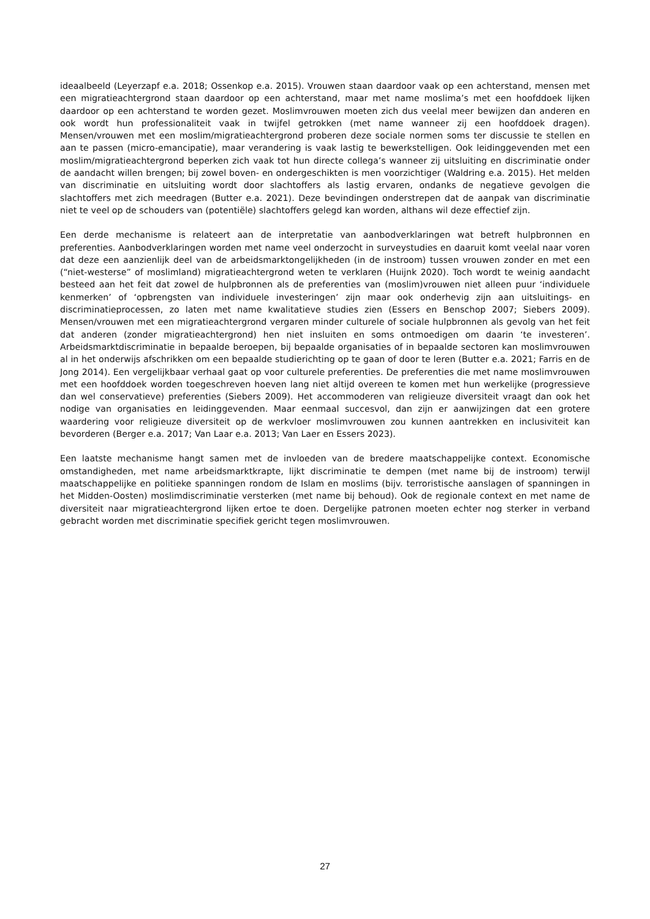ideaalbeeld (Leyerzapf e.a. 2018; Ossenkop e.a. 2015). Vrouwen staan daardoor vaak op een achterstand, mensen met een migratieachtergrond staan daardoor op een achterstand, maar met name moslima’s met een hoofddoek lijken daardoor op een achterstand te worden gezet. Moslimvrouwen moeten zich dus veelal meer bewijzen dan anderen en ook wordt hun professionaliteit vaak in twijfel getrokken (met name wanneer zij een hoofddoek dragen). Mensen/vrouwen met een moslim/migratieachtergrond proberen deze sociale normen soms ter discussie te stellen en aan te passen (micro-emancipatie), maar verandering is vaak lastig te bewerkstelligen. Ook leidinggevenden met een moslim/migratieachtergrond beperken zich vaak tot hun directe collega’s wanneer zij uitsluiting en discriminatie onder de aandacht willen brengen; bij zowel boven- en ondergeschikten is men voorzichtiger (Waldring e.a. 2015). Het melden van discriminatie en uitsluiting wordt door slachtoffers als lastig ervaren, ondanks de negatieve gevolgen die slachtoffers met zich meedragen (Butter e.a. 2021). Deze bevindingen onderstrepen dat de aanpak van discriminatie niet te veel op de schouders van (potentiële) slachtoffers gelegd kan worden, althans wil deze effectief zijn.
Een derde mechanisme is relateert aan de interpretatie van aanbodverklaringen wat betreft hulpbronnen en preferenties. Aanbodverklaringen worden met name veel onderzocht in surveystudies en daaruit komt veelal naar voren dat deze een aanzienlijk deel van de arbeidsmarktongelijkheden (in de instroom) tussen vrouwen zonder en met een (“niet-westerse” of moslimland) migratieachtergrond weten te verklaren (Huijnk 2020). Toch wordt te weinig aandacht besteed aan het feit dat zowel de hulpbronnen als de preferenties van (moslim)vrouwen niet alleen puur ‘individuele kenmerken’ of ‘opbrengsten van individuele investeringen’ zijn maar ook onderhevig zijn aan uitsluitings- en discriminatieprocessen, zo laten met name kwalitatieve studies zien (Essers en Benschop 2007; Siebers 2009). Mensen/vrouwen met een migratieachtergrond vergaren minder culturele of sociale hulpbronnen als gevolg van het feit dat anderen (zonder migratieachtergrond) hen niet insluiten en soms ontmoedigen om daarin ‘te investeren’. Arbeidsmarktdiscriminatie in bepaalde beroepen, bij bepaalde organisaties of in bepaalde sectoren kan moslimvrouwen al in het onderwijs afschrikken om een bepaalde studierichting op te gaan of door te leren (Butter e.a. 2021; Farris en de Jong 2014). Een vergelijkbaar verhaal gaat op voor culturele preferenties. De preferenties die met name moslimvrouwen met een hoofddoek worden toegeschreven hoeven lang niet altijd overeen te komen met hun werkelijke (progressieve dan wel conservatieve) preferenties (Siebers 2009). Het accommoderen van religieuze diversiteit vraagt dan ook het nodige van organisaties en leidinggevenden. Maar eenmaal succesvol, dan zijn er aanwijzingen dat een grotere waardering voor religieuze diversiteit op de werkvloer moslimvrouwen zou kunnen aantrekken en inclusiviteit kan bevorderen (Berger e.a. 2017; Van Laar e.a. 2013; Van Laer en Essers 2023).
Een laatste mechanisme hangt samen met de invloeden van de bredere maatschappelijke context. Economische omstandigheden, met name arbeidsmarktkrapte, lijkt discriminatie te dempen (met name bij de instroom) terwijl maatschappelijke en politieke spanningen rondom de Islam en moslims (bijv. terroristische aanslagen of spanningen in het Midden-Oosten) moslimdiscriminatie versterken (met name bij behoud). Ook de regionale context en met name de diversiteit naar migratieachtergrond lijken ertoe te doen. Dergelijke patronen moeten echter nog sterker in verband gebracht worden met discriminatie specifiek gericht tegen moslimvrouwen.
27